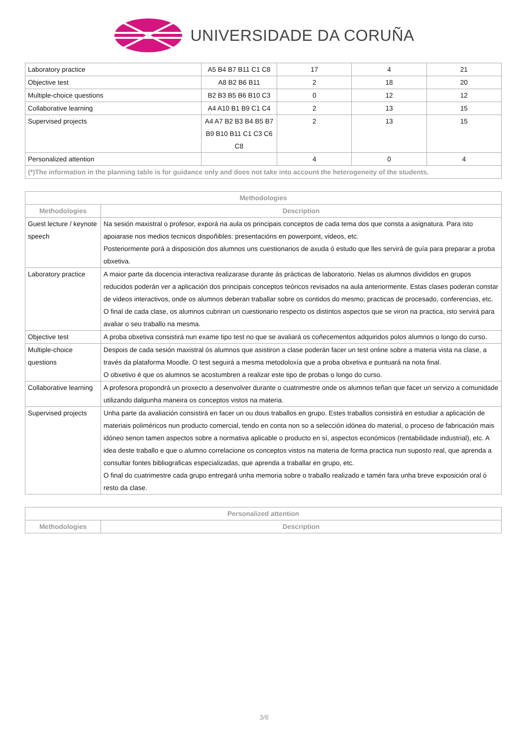UNIVERSIDADE DA CORUÑA
| Laboratory practice | A5 B4 B7 B11 C1 C8 | 17 | 4 | 21 |
| Objective test | A8 B2 B6 B11 | 2 | 18 | 20 |
| Multiple-choice questions | B2 B3 B5 B6 B10 C3 | 0 | 12 | 12 |
| Collaborative learning | A4 A10 B1 B9 C1 C4 | 2 | 13 | 15 |
| Supervised projects | A4 A7 B2 B3 B4 B5 B7 B9 B10 B11 C1 C3 C6 C8 | 2 | 13 | 15 |
| Personalized attention | | 4 | 0 | 4 |
| (*)The information in the planning table is for guidance only and does not take into account the heterogeneity of the students. | | | | |
| Methodologies | |
| --- | --- |
| Methodologies | Description |
| Guest lecture / keynote speech | Na sesión maxistral o profesor, exporá na aula os principais conceptos de cada tema dos que consta a asignatura. Para isto apoiarase nos medios tecnicos dispoñibles: presentacións en powerpoint, videos, etc. Posteriormente porá a disposición dos alumnos uns cuestionarios de axuda ó estudo que lles servirá de guía para preparar a proba obxetiva. |
| Laboratory practice | A maior parte da docencia interactiva realizarase durante ás prácticas de laboratorio. Nelas os alumnos divididos en grupos reducidos poderán ver a aplicación dos principais conceptos teóricos revisados na aula anteriormente. Estas clases poderan constar de videos interactivos, onde os alumnos deberan traballar sobre os contidos do mesmo; practicas de procesado, conferencias, etc. O final de cada clase, os alumnos cubriran un cuestionario respecto os distintos aspectos que se viron na practica, isto servirá para avaliar o seu traballo na mesma. |
| Objective test | A proba obxetiva consistirá nun exame tipo test no que se avaliará os coñecementos adquiridos polos alumnos o longo do curso. |
| Multiple-choice questions | Despois de cada sesión maxistral ós alumnos que asistiron a clase poderán facer un test online sobre a materia vista na clase, a través da plataforma Moodle. O test seguirá a mesma metodoloxía que a proba obxetiva e puntuará na nota final. O obxetivo é que os alumnos se acostumbren a realizar este tipo de probas o longo do curso. |
| Collaborative learning | A profesora propondrá un proxecto a desenvolver durante o cuatrimestre onde os alumnos teñan que facer un servizo a comunidade utilizando dalgunha maneira os conceptos vistos na materia. |
| Supervised projects | Unha parte da avaliación consistirá en facer un ou dous traballos en grupo. Estes traballos consistirá en estudiar a aplicación de materiais poliméricos nun producto comercial, tendo en conta non so a selección idónea do material, o proceso de fabricación mais idóneo senon tamen aspectos sobre a normativa aplicable o producto en sí, aspectos económicos (rentabilidade industrial), etc. A idea deste traballo e que o alumno correlacione os conceptos vistos na materia de forma practica nun suposto real, que aprenda a consultar fontes bibliograficas especializadas, que aprenda a traballar en grupo, etc. O final do cuatrimestre cada grupo entregará unha memoria sobre o traballo realizado e tamén fara unha breve exposición oral ó resto da clase. |
| Personalized attention | |
| --- | --- |
| Methodologies | Description |
3/6